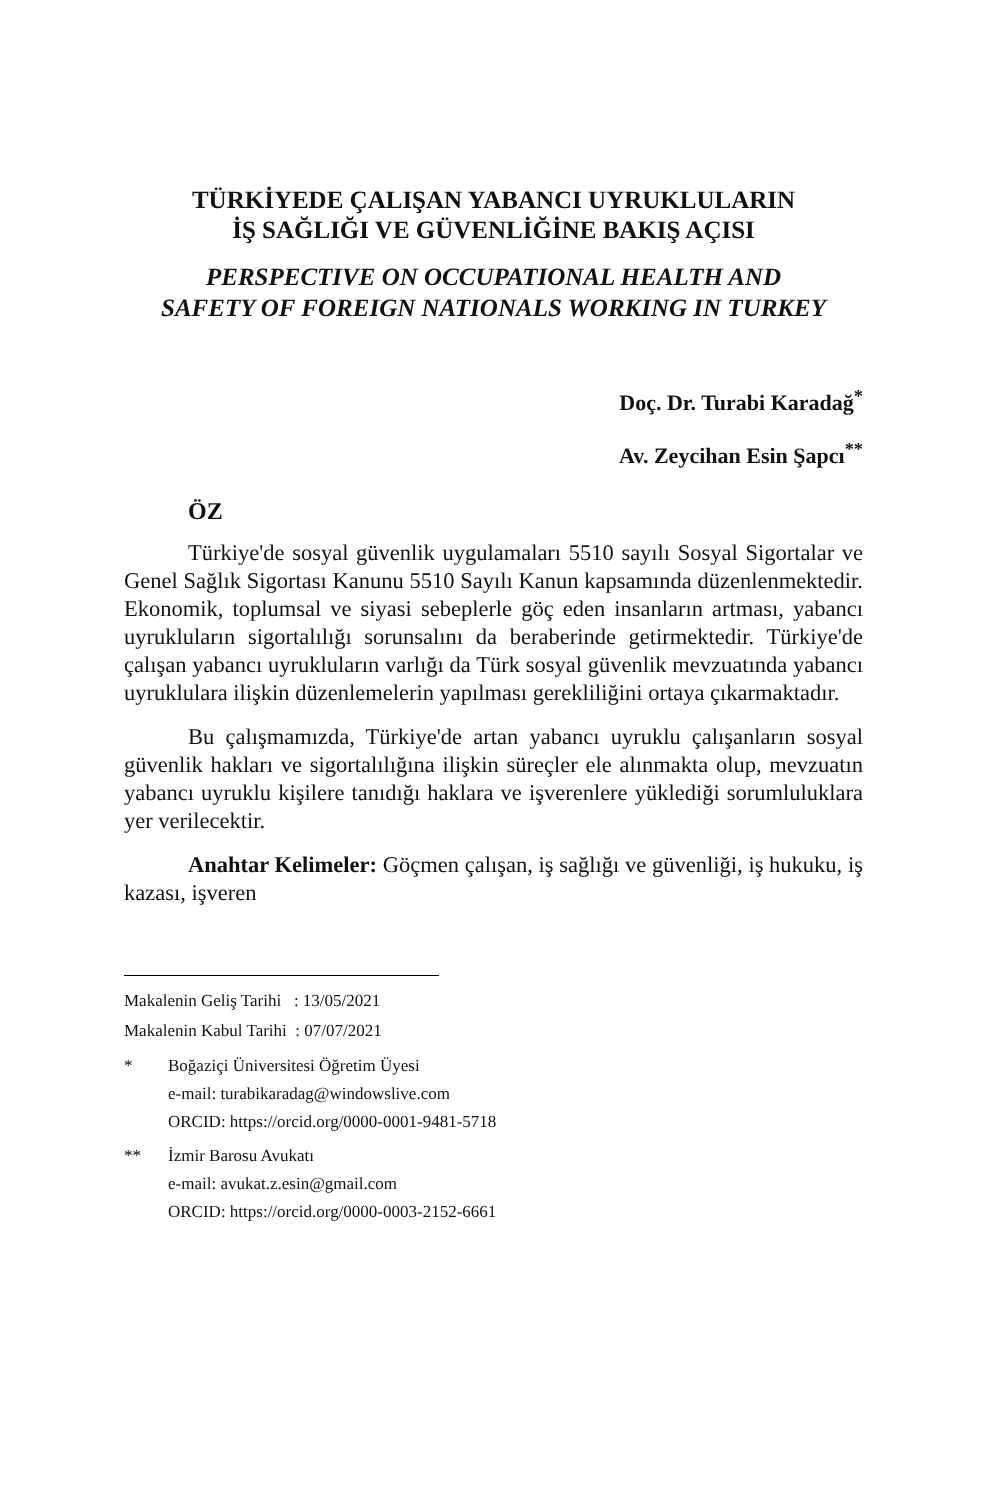TÜRKİYEDE ÇALIŞAN YABANCI UYRUKLULARIN
İŞ SAĞLIĞI VE GÜVENLİĞİNE BAKIŞ AÇISI
PERSPECTIVE ON OCCUPATIONAL HEALTH AND
SAFETY OF FOREIGN NATIONALS WORKING IN TURKEY
Doç. Dr. Turabi Karadağ<sup>*</sup>
Av. Zeycihan Esin Şapcı<sup>**</sup>
ÖZ
Türkiye'de sosyal güvenlik uygulamaları 5510 sayılı Sosyal Sigortalar ve Genel Sağlık Sigortası Kanunu 5510 Sayılı Kanun kapsamında düzenlenmektedir. Ekonomik, toplumsal ve siyasi sebeplerle göç eden insanların artması, yabancı uyrukluların sigortalılığı sorunsalını da beraberinde getirmektedir. Türkiye'de çalışan yabancı uyrukluların varlığı da Türk sosyal güvenlik mevzuatında yabancı uyruklulara ilişkin düzenlemelerin yapılması gerekliliğini ortaya çıkarmaktadır.
Bu çalışmamızda, Türkiye'de artan yabancı uyruklu çalışanların sosyal güvenlik hakları ve sigortalılığına ilişkin süreçler ele alınmakta olup, mevzuatın yabancı uyruklu kişilere tanıdığı haklara ve işverenlere yüklediği sorumluluklara yer verilecektir.
Anahtar Kelimeler: Göçmen çalışan, iş sağlığı ve güvenliği, iş hukuku, iş kazası, işveren
Makalenin Geliş Tarihi : 13/05/2021
Makalenin Kabul Tarihi : 07/07/2021
* Boğaziçi Üniversitesi Öğretim Üyesi
e-mail: turabikaradag@windowslive.com
ORCID: https://orcid.org/0000-0001-9481-5718
** İzmir Barosu Avukatı
e-mail: avukat.z.esin@gmail.com
ORCID: https://orcid.org/0000-0003-2152-6661